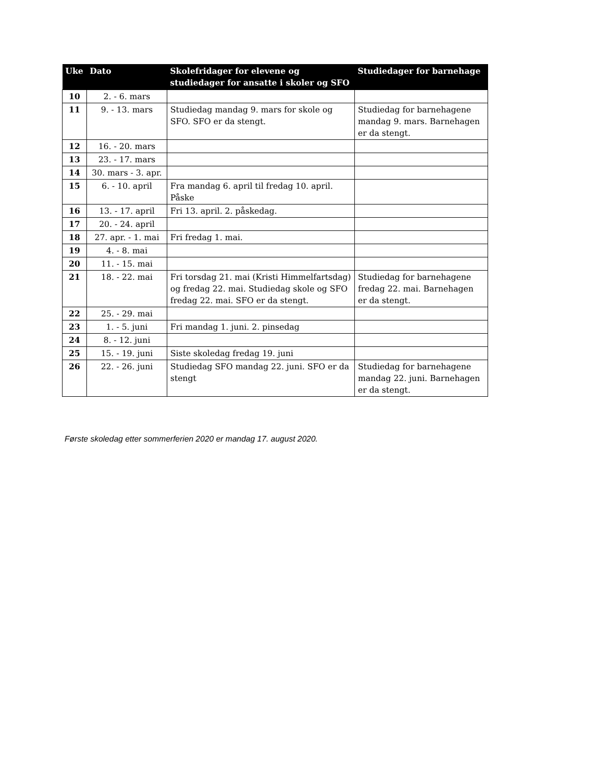| Uke | Dato | Skolefridager for elevene og studiedager for ansatte i skoler og SFO | Studiedager for barnehage |
| --- | --- | --- | --- |
| 10 | 2. - 6. mars | | |
| 11 | 9. - 13. mars | Studiedag mandag 9. mars for skole og SFO. SFO er da stengt. | Studiedag for barnehagene mandag 9. mars. Barnehagen er da stengt. |
| 12 | 16. - 20. mars | | |
| 13 | 23. - 17. mars | | |
| 14 | 30. mars - 3. apr. | | |
| 15 | 6. - 10. april | Fra mandag 6. april til fredag 10. april. Påske | |
| 16 | 13. - 17. april | Fri 13. april. 2. påskedag. | |
| 17 | 20. - 24. april | | |
| 18 | 27. apr. - 1. mai | Fri fredag 1. mai. | |
| 19 | 4. - 8. mai | | |
| 20 | 11. - 15. mai | | |
| 21 | 18. - 22. mai | Fri torsdag 21. mai (Kristi Himmelfartsdag) og fredag 22. mai. Studiedag skole og SFO fredag 22. mai. SFO er da stengt. | Studiedag for barnehagene fredag 22. mai. Barnehagen er da stengt. |
| 22 | 25. - 29. mai | | |
| 23 | 1. - 5. juni | Fri mandag 1. juni. 2. pinsedag | |
| 24 | 8. - 12. juni | | |
| 25 | 15. - 19. juni | Siste skoledag fredag 19. juni | |
| 26 | 22. - 26. juni | Studiedag SFO mandag 22. juni. SFO er da stengt | Studiedag for barnehagene mandag 22. juni. Barnehagen er da stengt. |
Første skoledag etter sommerferien 2020 er mandag 17. august 2020.